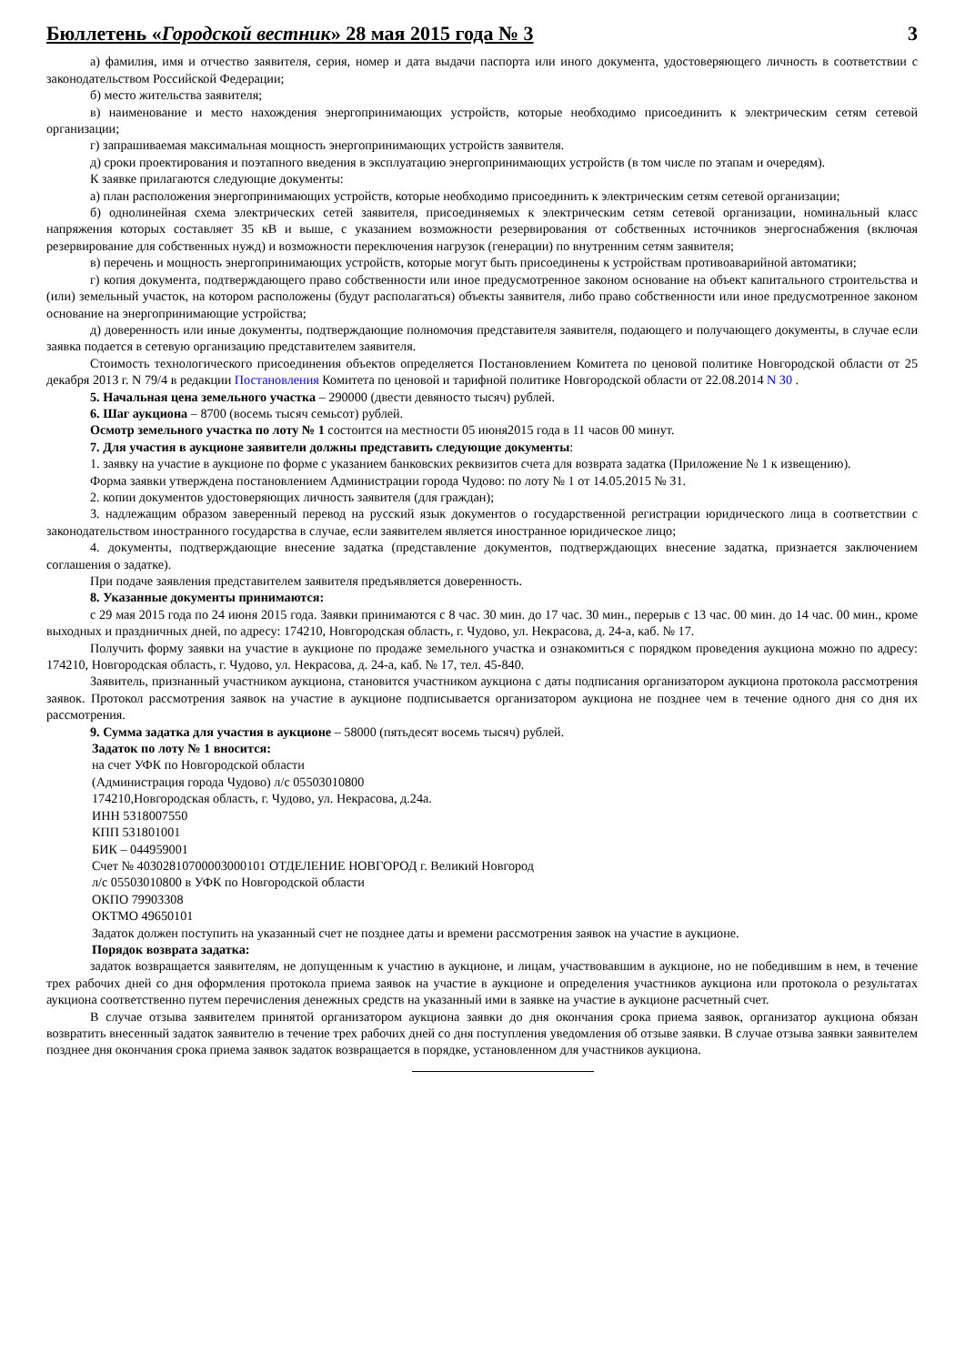Бюллетень «Городской вестник» 28 мая 2015 года № 3 3
а) фамилия, имя и отчество заявителя, серия, номер и дата выдачи паспорта или иного документа, удостоверяющего личность в соответствии с законодательством Российской Федерации;
б) место жительства заявителя;
в) наименование и место нахождения энергопринимающих устройств, которые необходимо присоединить к электрическим сетям сетевой организации;
г) запрашиваемая максимальная мощность энергопринимающих устройств заявителя.
д) сроки проектирования и поэтапного введения в эксплуатацию энергопринимающих устройств (в том числе по этапам и очередям).
К заявке прилагаются следующие документы:
а) план расположения энергопринимающих устройств, которые необходимо присоединить к электрическим сетям сетевой организации;
б) однолинейная схема электрических сетей заявителя, присоединяемых к электрическим сетям сетевой организации, номинальный класс напряжения которых составляет 35 кВ и выше, с указанием возможности резервирования от собственных источников энергоснабжения (включая резервирование для собственных нужд) и возможности переключения нагрузок (генерации) по внутренним сетям заявителя;
в) перечень и мощность энергопринимающих устройств, которые могут быть присоединены к устройствам противоаварийной автоматики;
г) копия документа, подтверждающего право собственности или иное предусмотренное законом основание на объект капитального строительства и (или) земельный участок, на котором расположены (будут располагаться) объекты заявителя, либо право собственности или иное предусмотренное законом основание на энергопринимающие устройства;
д) доверенность или иные документы, подтверждающие полномочия представителя заявителя, подающего и получающего документы, в случае если заявка подается в сетевую организацию представителем заявителя.
Стоимость технологического присоединения объектов определяется Постановлением Комитета по ценовой политике Новгородской области от 25 декабря 2013 г. N 79/4 в редакции Постановления Комитета по ценовой и тарифной политике Новгородской области от 22.08.2014 N 30 .
5. Начальная цена земельного участка – 290000 (двести девяносто тысяч) рублей.
6. Шаг аукциона – 8700 (восемь тысяч семьсот) рублей.
Осмотр земельного участка по лоту № 1 состоится на местности 05 июня2015 года в 11 часов 00 минут.
7. Для участия в аукционе заявители должны представить следующие документы:
1. заявку на участие в аукционе по форме с указанием банковских реквизитов счета для возврата задатка (Приложение № 1 к извещению).
Форма заявки утверждена постановлением Администрации города Чудово: по лоту № 1 от 14.05.2015 № 31.
2. копии документов удостоверяющих личность заявителя (для граждан);
3. надлежащим образом заверенный перевод на русский язык документов о государственной регистрации юридического лица в соответствии с законодательством иностранного государства в случае, если заявителем является иностранное юридическое лицо;
4. документы, подтверждающие внесение задатка (представление документов, подтверждающих внесение задатка, признается заключением соглашения о задатке).
При подаче заявления представителем заявителя предъявляется доверенность.
8. Указанные документы принимаются:
с 29 мая 2015 года по 24 июня 2015 года. Заявки принимаются с 8 час. 30 мин. до 17 час. 30 мин., перерыв с 13 час. 00 мин. до 14 час. 00 мин., кроме выходных и праздничных дней, по адресу: 174210, Новгородская область, г. Чудово, ул. Некрасова, д. 24-а, каб. № 17.
Получить форму заявки на участие в аукционе по продаже земельного участка и ознакомиться с порядком проведения аукциона можно по адресу: 174210, Новгородская область, г. Чудово, ул. Некрасова, д. 24-а, каб. № 17, тел. 45-840.
Заявитель, признанный участником аукциона, становится участником аукциона с даты подписания организатором аукциона протокола рассмотрения заявок. Протокол рассмотрения заявок на участие в аукционе подписывается организатором аукциона не позднее чем в течение одного дня со дня их рассмотрения.
9. Сумма задатка для участия в аукционе – 58000 (пятьдесят восемь тысяч) рублей.
Задаток по лоту № 1 вносится:
на счет УФК по Новгородской области
(Администрация города Чудово) л/с 05503010800
174210,Новгородская область, г. Чудово, ул. Некрасова, д.24а.
ИНН 5318007550
КПП 531801001
БИК – 044959001
Счет № 40302810700003000101 ОТДЕЛЕНИЕ НОВГОРОД г. Великий Новгород
л/с 05503010800 в УФК по Новгородской области
ОКПО 79903308
ОКТМО 49650101
Задаток должен поступить на указанный счет не позднее даты и времени рассмотрения заявок на участие в аукционе.
Порядок возврата задатка:
задаток возвращается заявителям, не допущенным к участию в аукционе, и лицам, участвовавшим в аукционе, но не победившим в нем, в течение трех рабочих дней со дня оформления протокола приема заявок на участие в аукционе и определения участников аукциона или протокола о результатах аукциона соответственно путем перечисления денежных средств на указанный ими в заявке на участие в аукционе расчетный счет.
В случае отзыва заявителем принятой организатором аукциона заявки до дня окончания срока приема заявок, организатор аукциона обязан возвратить внесенный задаток заявителю в течение трех рабочих дней со дня поступления уведомления об отзыве заявки. В случае отзыва заявки заявителем позднее дня окончания срока приема заявок задаток возвращается в порядке, установленном для участников аукциона.